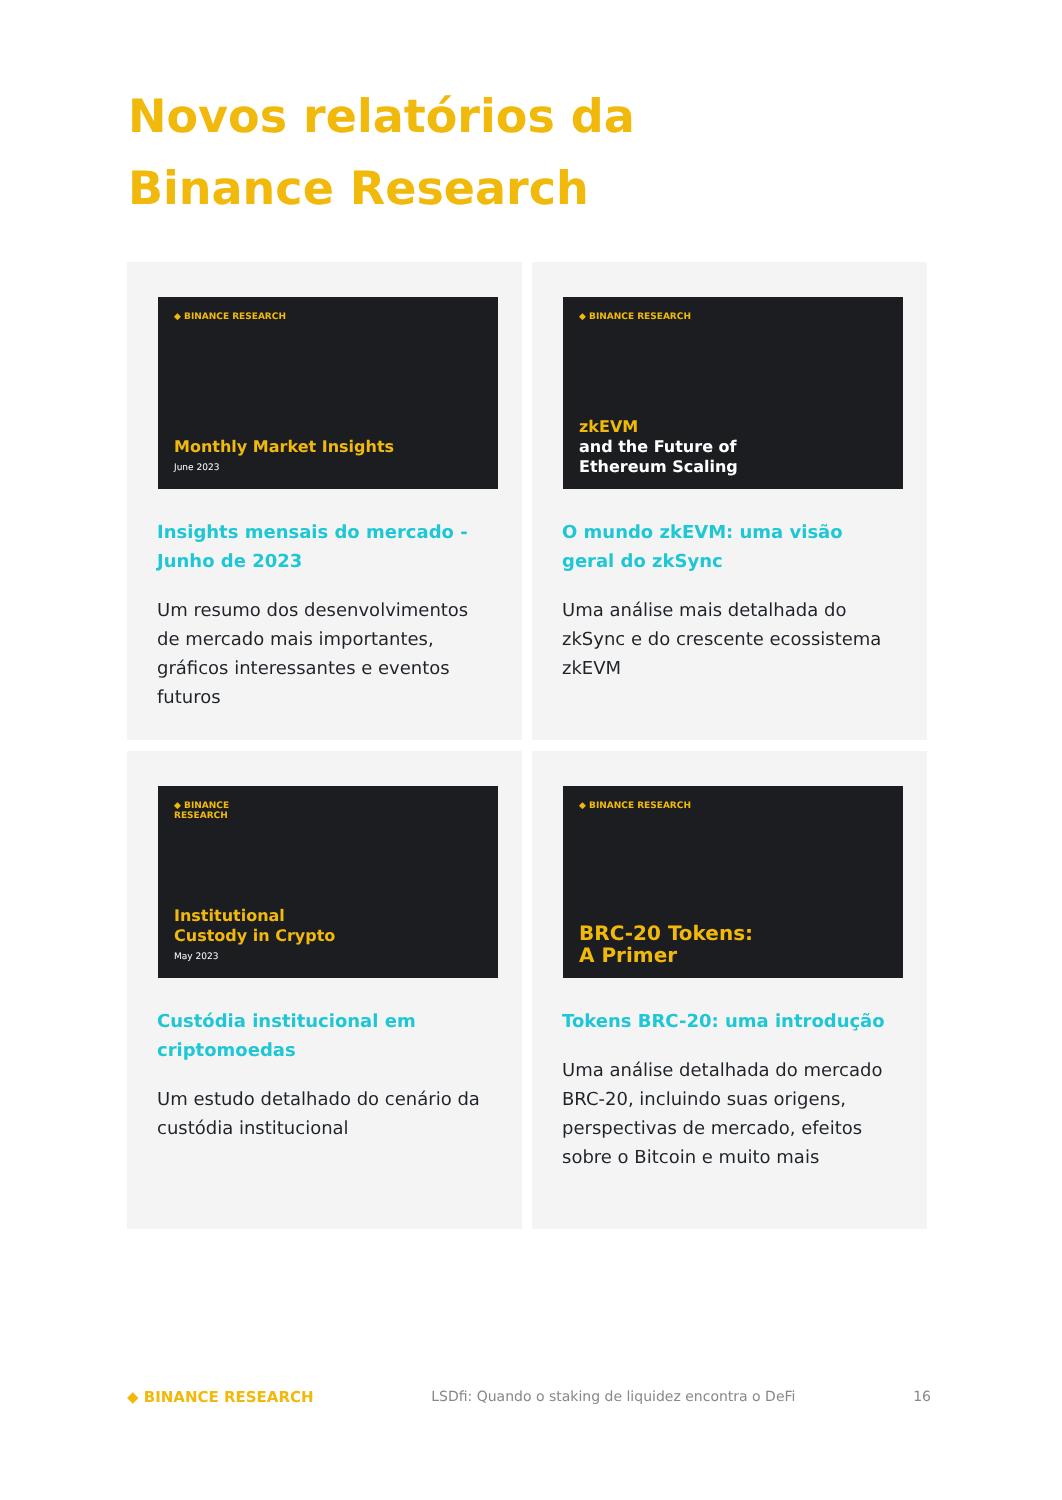Novos relatórios da Binance Research
◆ BINANCE RESEARCH
Monthly Market Insights
June 2023
Insights mensais do mercado - Junho de 2023
Um resumo dos desenvolvimentos de mercado mais importantes, gráficos interessantes e eventos futuros
◆ BINANCE RESEARCH
zkEVM
and the Future of
Ethereum Scaling
O mundo zkEVM: uma visão geral do zkSync
Uma análise mais detalhada do zkSync e do crescente ecossistema zkEVM
◆ BINANCE
RESEARCH
Institutional
Custody in Crypto
May 2023
Custódia institucional em criptomoedas
Um estudo detalhado do cenário da custódia institucional
◆ BINANCE RESEARCH
BRC-20 Tokens:
A Primer
Tokens BRC-20: uma introdução
Uma análise detalhada do mercado BRC-20, incluindo suas origens, perspectivas de mercado, efeitos sobre o Bitcoin e muito mais
◆ BINANCE RESEARCH LSDfi: Quando o staking de liquidez encontra o DeFi 16